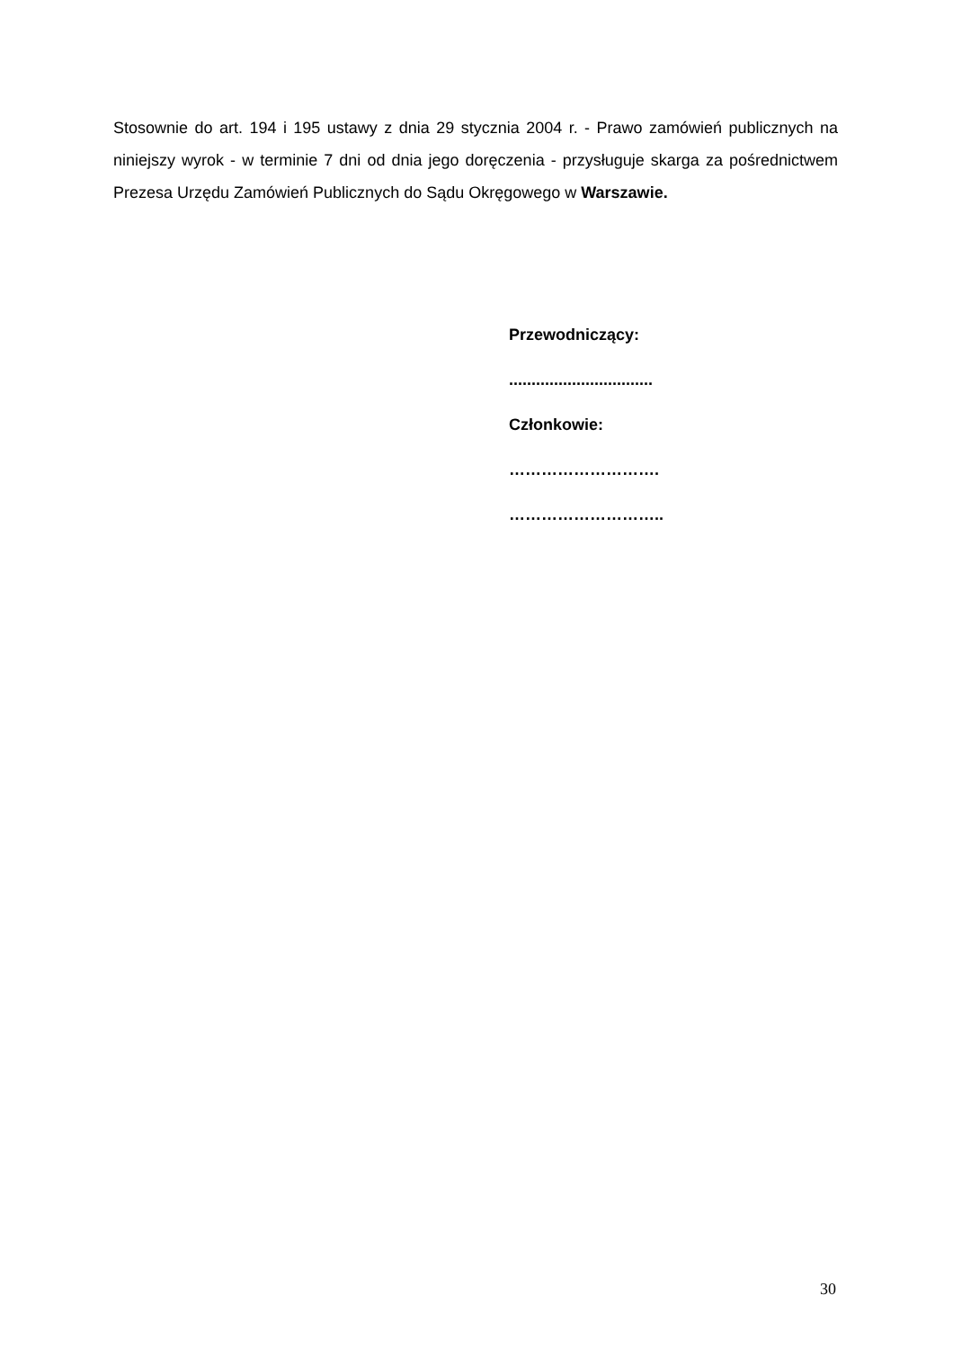Stosownie do art. 194 i 195 ustawy z dnia 29 stycznia 2004 r. - Prawo zamówień publicznych na niniejszy wyrok - w terminie 7 dni od dnia jego doręczenia - przysługuje skarga za pośrednictwem Prezesa Urzędu Zamówień Publicznych do Sądu Okręgowego w Warszawie.
Przewodniczący:
................................
Członkowie:
……………………….
………………………..
30